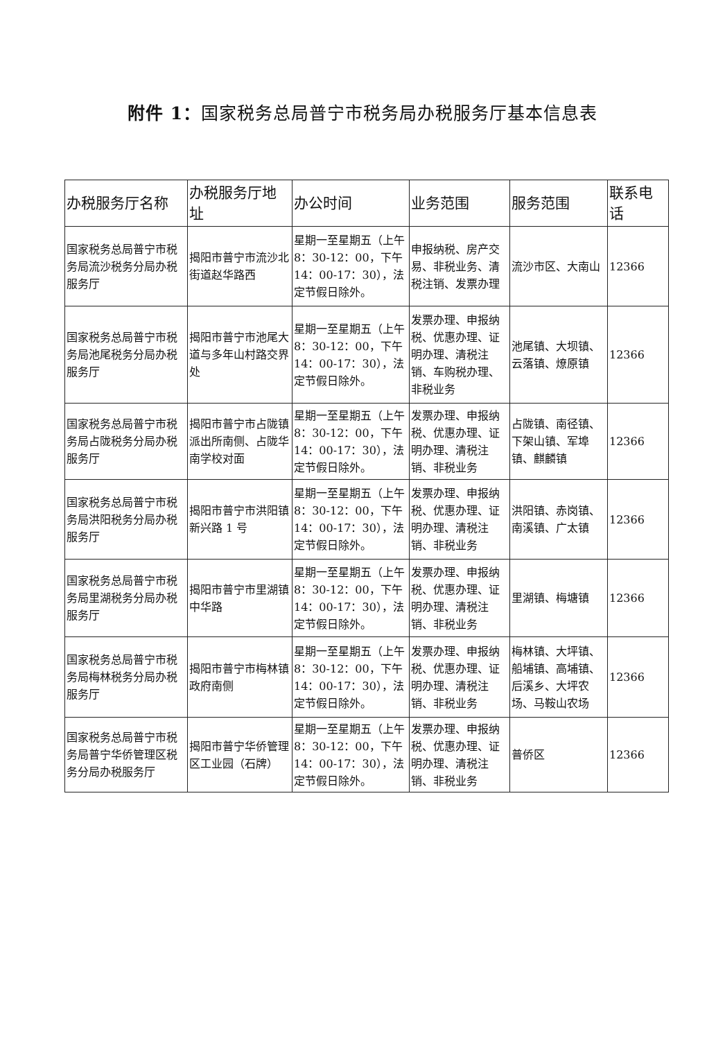附件 1：国家税务总局普宁市税务局办税服务厅基本信息表
| 办税服务厅名称 | 办税服务厅地址 | 办公时间 | 业务范围 | 服务范围 | 联系电话 |
| --- | --- | --- | --- | --- | --- |
| 国家税务总局普宁市税务局流沙税务分局办税服务厅 | 揭阳市普宁市流沙北街道赵华路西 | 星期一至星期五（上午 8：30-12：00，下午 14：00-17：30），法定节假日除外。 | 申报纳税、房产交易、非税业务、清税注销、发票办理 | 流沙市区、大南山 | 12366 |
| 国家税务总局普宁市税务局池尾税务分局办税服务厅 | 揭阳市普宁市池尾大道与多年山村路交界处 | 星期一至星期五（上午 8：30-12：00，下午 14：00-17：30），法定节假日除外。 | 发票办理、申报纳税、优惠办理、证明办理、清税注销、车购税办理、非税业务 | 池尾镇、大坝镇、云落镇、燎原镇 | 12366 |
| 国家税务总局普宁市税务局占陇税务分局办税服务厅 | 揭阳市普宁市占陇镇派出所南侧、占陇华南学校对面 | 星期一至星期五（上午 8：30-12：00，下午 14：00-17：30），法定节假日除外。 | 发票办理、申报纳税、优惠办理、证明办理、清税注销、非税业务 | 占陇镇、南径镇、下架山镇、军埠镇、麒麟镇 | 12366 |
| 国家税务总局普宁市税务局洪阳税务分局办税服务厅 | 揭阳市普宁市洪阳镇新兴路 1 号 | 星期一至星期五（上午 8：30-12：00，下午 14：00-17：30），法定节假日除外。 | 发票办理、申报纳税、优惠办理、证明办理、清税注销、非税业务 | 洪阳镇、赤岗镇、南溪镇、广太镇 | 12366 |
| 国家税务总局普宁市税务局里湖税务分局办税服务厅 | 揭阳市普宁市里湖镇中华路 | 星期一至星期五（上午 8：30-12：00，下午 14：00-17：30），法定节假日除外。 | 发票办理、申报纳税、优惠办理、证明办理、清税注销、非税业务 | 里湖镇、梅塘镇 | 12366 |
| 国家税务总局普宁市税务局梅林税务分局办税服务厅 | 揭阳市普宁市梅林镇政府南侧 | 星期一至星期五（上午 8：30-12：00，下午 14：00-17：30），法定节假日除外。 | 发票办理、申报纳税、优惠办理、证明办理、清税注销、非税业务 | 梅林镇、大坪镇、船埔镇、高埔镇、后溪乡、大坪农场、马鞍山农场 | 12366 |
| 国家税务总局普宁市税务局普宁华侨管理区税务分局办税服务厅 | 揭阳市普宁华侨管理区工业园（石牌） | 星期一至星期五（上午 8：30-12：00，下午 14：00-17：30），法定节假日除外。 | 发票办理、申报纳税、优惠办理、证明办理、清税注销、非税业务 | 普侨区 | 12366 |